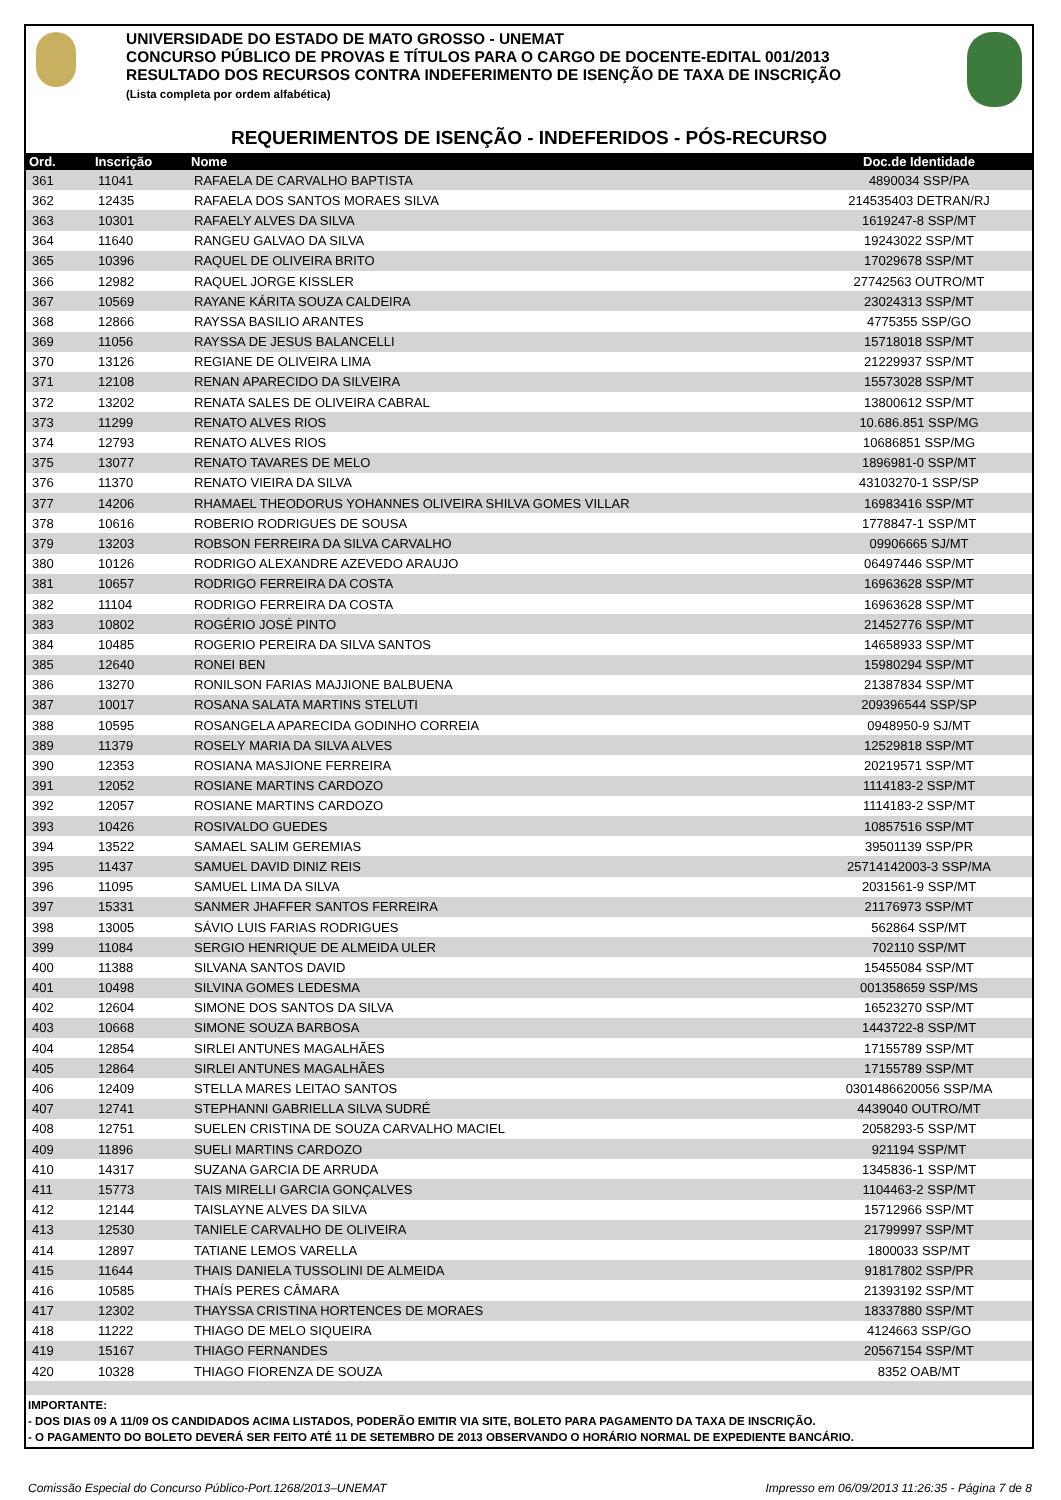UNIVERSIDADE DO ESTADO DE MATO GROSSO - UNEMAT
CONCURSO PÚBLICO DE PROVAS E TÍTULOS PARA O CARGO DE DOCENTE-EDITAL 001/2013
RESULTADO DOS RECURSOS CONTRA INDEFERIMENTO DE ISENÇÃO DE TAXA DE INSCRIÇÃO
(Lista completa por ordem alfabética)
REQUERIMENTOS DE ISENÇÃO - INDEFERIDOS - PÓS-RECURSO
| Ord. | Inscrição | Nome | Doc.de Identidade |
| --- | --- | --- | --- |
| 361 | 11041 | RAFAELA DE CARVALHO BAPTISTA | 4890034 SSP/PA |
| 362 | 12435 | RAFAELA DOS SANTOS MORAES SILVA | 214535403 DETRAN/RJ |
| 363 | 10301 | RAFAELY ALVES DA SILVA | 1619247-8 SSP/MT |
| 364 | 11640 | RANGEU GALVAO DA SILVA | 19243022 SSP/MT |
| 365 | 10396 | RAQUEL DE OLIVEIRA BRITO | 17029678 SSP/MT |
| 366 | 12982 | RAQUEL JORGE KISSLER | 27742563 OUTRO/MT |
| 367 | 10569 | RAYANE KÁRITA SOUZA CALDEIRA | 23024313 SSP/MT |
| 368 | 12866 | RAYSSA BASILIO ARANTES | 4775355 SSP/GO |
| 369 | 11056 | RAYSSA DE JESUS BALANCELLI | 15718018 SSP/MT |
| 370 | 13126 | REGIANE DE OLIVEIRA LIMA | 21229937 SSP/MT |
| 371 | 12108 | RENAN APARECIDO DA SILVEIRA | 15573028 SSP/MT |
| 372 | 13202 | RENATA SALES DE OLIVEIRA CABRAL | 13800612 SSP/MT |
| 373 | 11299 | RENATO ALVES RIOS | 10.686.851 SSP/MG |
| 374 | 12793 | RENATO ALVES RIOS | 10686851 SSP/MG |
| 375 | 13077 | RENATO TAVARES DE MELO | 1896981-0 SSP/MT |
| 376 | 11370 | RENATO VIEIRA DA SILVA | 43103270-1 SSP/SP |
| 377 | 14206 | RHAMAEL THEODORUS YOHANNES OLIVEIRA SHILVA GOMES VILLAR | 16983416 SSP/MT |
| 378 | 10616 | ROBERIO RODRIGUES DE SOUSA | 1778847-1 SSP/MT |
| 379 | 13203 | ROBSON FERREIRA DA SILVA CARVALHO | 09906665 SJ/MT |
| 380 | 10126 | RODRIGO ALEXANDRE AZEVEDO ARAUJO | 06497446 SSP/MT |
| 381 | 10657 | RODRIGO FERREIRA DA COSTA | 16963628 SSP/MT |
| 382 | 11104 | RODRIGO FERREIRA DA COSTA | 16963628 SSP/MT |
| 383 | 10802 | ROGÉRIO JOSÉ PINTO | 21452776 SSP/MT |
| 384 | 10485 | ROGERIO PEREIRA DA SILVA SANTOS | 14658933 SSP/MT |
| 385 | 12640 | RONEI BEN | 15980294 SSP/MT |
| 386 | 13270 | RONILSON FARIAS MAJJIONE BALBUENA | 21387834 SSP/MT |
| 387 | 10017 | ROSANA SALATA MARTINS STELUTI | 209396544 SSP/SP |
| 388 | 10595 | ROSANGELA APARECIDA GODINHO CORREIA | 0948950-9 SJ/MT |
| 389 | 11379 | ROSELY MARIA DA SILVA ALVES | 12529818 SSP/MT |
| 390 | 12353 | ROSIANA MASJIONE FERREIRA | 20219571 SSP/MT |
| 391 | 12052 | ROSIANE MARTINS CARDOZO | 1114183-2 SSP/MT |
| 392 | 12057 | ROSIANE MARTINS CARDOZO | 1114183-2 SSP/MT |
| 393 | 10426 | ROSIVALDO GUEDES | 10857516 SSP/MT |
| 394 | 13522 | SAMAEL SALIM GEREMIAS | 39501139 SSP/PR |
| 395 | 11437 | SAMUEL DAVID DINIZ REIS | 25714142003-3 SSP/MA |
| 396 | 11095 | SAMUEL LIMA DA SILVA | 2031561-9 SSP/MT |
| 397 | 15331 | SANMER JHAFFER SANTOS FERREIRA | 21176973 SSP/MT |
| 398 | 13005 | SÁVIO LUIS FARIAS RODRIGUES | 562864 SSP/MT |
| 399 | 11084 | SERGIO HENRIQUE DE ALMEIDA ULER | 702110 SSP/MT |
| 400 | 11388 | SILVANA SANTOS DAVID | 15455084 SSP/MT |
| 401 | 10498 | SILVINA GOMES LEDESMA | 001358659 SSP/MS |
| 402 | 12604 | SIMONE DOS SANTOS DA SILVA | 16523270 SSP/MT |
| 403 | 10668 | SIMONE SOUZA BARBOSA | 1443722-8 SSP/MT |
| 404 | 12854 | SIRLEI ANTUNES MAGALHÃES | 17155789 SSP/MT |
| 405 | 12864 | SIRLEI ANTUNES MAGALHÃES | 17155789 SSP/MT |
| 406 | 12409 | STELLA MARES LEITAO SANTOS | 0301486620056 SSP/MA |
| 407 | 12741 | STEPHANNI GABRIELLA SILVA SUDRÉ | 4439040 OUTRO/MT |
| 408 | 12751 | SUELEN CRISTINA DE SOUZA CARVALHO MACIEL | 2058293-5 SSP/MT |
| 409 | 11896 | SUELI MARTINS CARDOZO | 921194 SSP/MT |
| 410 | 14317 | SUZANA GARCIA DE ARRUDA | 1345836-1 SSP/MT |
| 411 | 15773 | TAIS MIRELLI GARCIA GONÇALVES | 1104463-2 SSP/MT |
| 412 | 12144 | TAISLAYNE ALVES DA SILVA | 15712966 SSP/MT |
| 413 | 12530 | TANIELE CARVALHO DE OLIVEIRA | 21799997 SSP/MT |
| 414 | 12897 | TATIANE LEMOS VARELLA | 1800033 SSP/MT |
| 415 | 11644 | THAIS DANIELA TUSSOLINI DE ALMEIDA | 91817802 SSP/PR |
| 416 | 10585 | THAÍS PERES CÂMARA | 21393192 SSP/MT |
| 417 | 12302 | THAYSSA CRISTINA HORTENCES DE MORAES | 18337880 SSP/MT |
| 418 | 11222 | THIAGO DE MELO SIQUEIRA | 4124663 SSP/GO |
| 419 | 15167 | THIAGO FERNANDES | 20567154 SSP/MT |
| 420 | 10328 | THIAGO FIORENZA DE SOUZA | 8352 OAB/MT |
IMPORTANTE:
- DOS DIAS 09 A 11/09 OS CANDIDADOS ACIMA LISTADOS, PODERÃO EMITIR VIA SITE, BOLETO PARA PAGAMENTO DA TAXA DE INSCRIÇÃO.
- O PAGAMENTO DO BOLETO DEVERÁ SER FEITO ATÉ 11 DE SETEMBRO DE 2013 OBSERVANDO O HORÁRIO NORMAL DE EXPEDIENTE BANCÁRIO.
Comissão Especial do Concurso Público-Port.1268/2013–UNEMAT Impresso em 06/09/2013 11:26:35 - Página 7 de 8